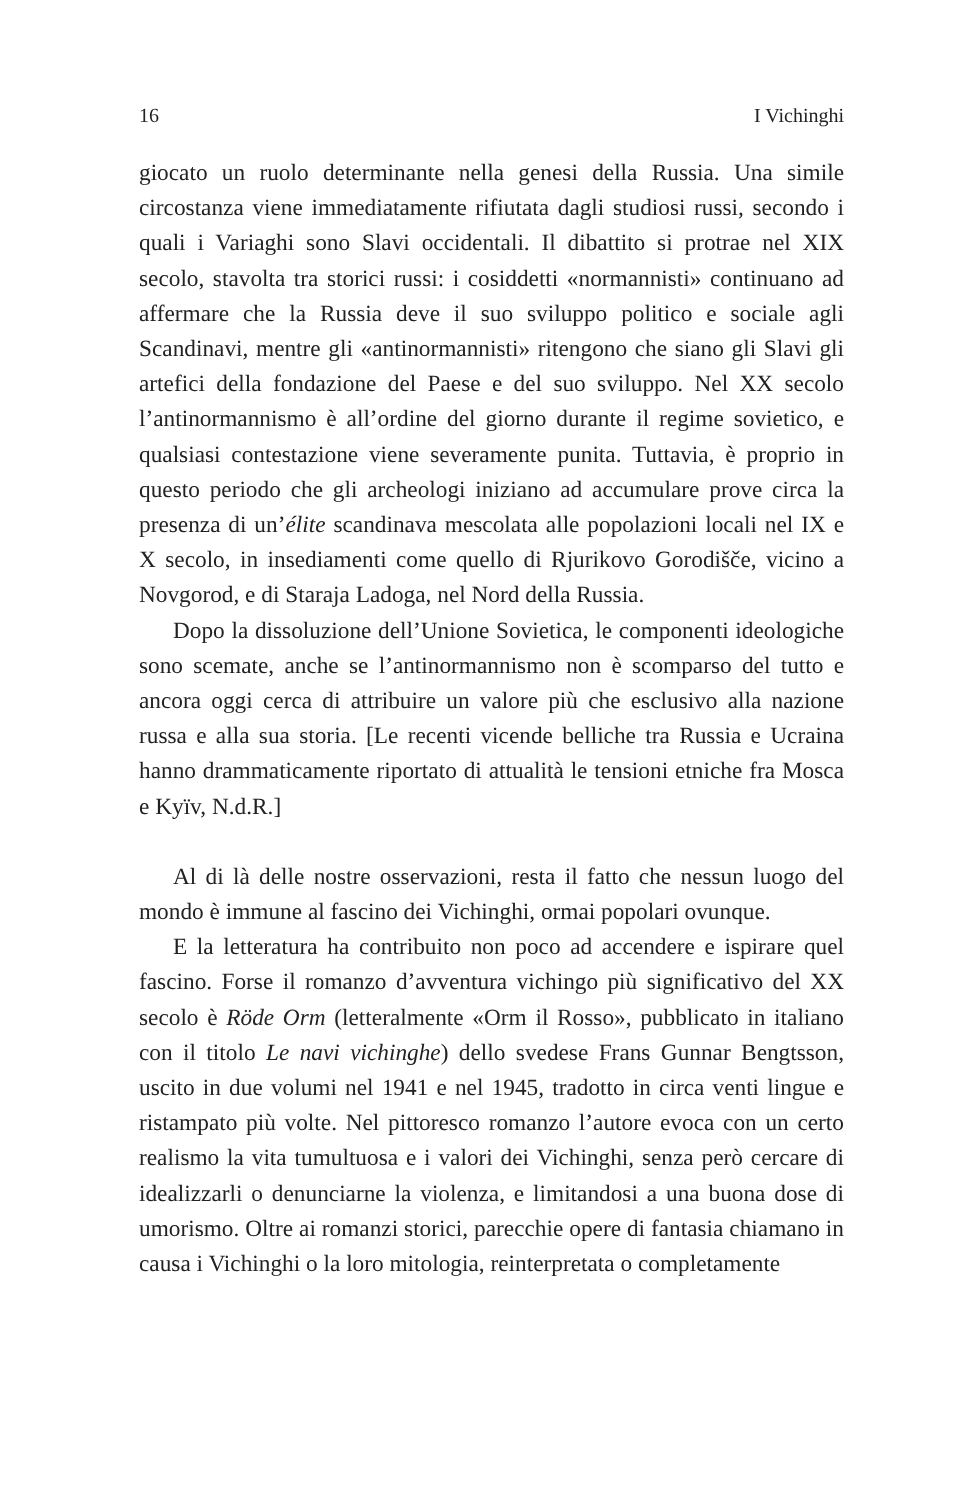16 I Vichinghi
giocato un ruolo determinante nella genesi della Russia. Una simile circostanza viene immediatamente rifiutata dagli studiosi russi, secondo i quali i Variaghi sono Slavi occidentali. Il dibattito si protrae nel XIX secolo, stavolta tra storici russi: i cosiddetti «normannisti» continuano ad affermare che la Russia deve il suo sviluppo politico e sociale agli Scandinavi, mentre gli «antinormannisti» ritengono che siano gli Slavi gli artefici della fondazione del Paese e del suo sviluppo. Nel XX secolo l’antinormannismo è all’ordine del giorno durante il regime sovietico, e qualsiasi contestazione viene severamente punita. Tuttavia, è proprio in questo periodo che gli archeologi iniziano ad accumulare prove circa la presenza di un’élite scandinava mescolata alle popolazioni locali nel IX e X secolo, in insediamenti come quello di Rjurikovo Gorodišče, vicino a Novgorod, e di Staraja Ladoga, nel Nord della Russia.
Dopo la dissoluzione dell’Unione Sovietica, le componenti ideologiche sono scemate, anche se l’antinormannismo non è scomparso del tutto e ancora oggi cerca di attribuire un valore più che esclusivo alla nazione russa e alla sua storia. [Le recenti vicende belliche tra Russia e Ucraina hanno drammaticamente riportato di attualità le tensioni etniche fra Mosca e Kyïv, N.d.R.]
Al di là delle nostre osservazioni, resta il fatto che nessun luogo del mondo è immune al fascino dei Vichinghi, ormai popolari ovunque.
E la letteratura ha contribuito non poco ad accendere e ispirare quel fascino. Forse il romanzo d’avventura vichingo più significativo del XX secolo è Röde Orm (letteralmente «Orm il Rosso», pubblicato in italiano con il titolo Le navi vichinghe) dello svedese Frans Gunnar Bengtsson, uscito in due volumi nel 1941 e nel 1945, tradotto in circa venti lingue e ristampato più volte. Nel pittoresco romanzo l’autore evoca con un certo realismo la vita tumultuosa e i valori dei Vichinghi, senza però cercare di idealizzarli o denunciarne la violenza, e limitandosi a una buona dose di umorismo. Oltre ai romanzi storici, parecchie opere di fantasia chiamano in causa i Vichinghi o la loro mitologia, reinterpretata o completamente